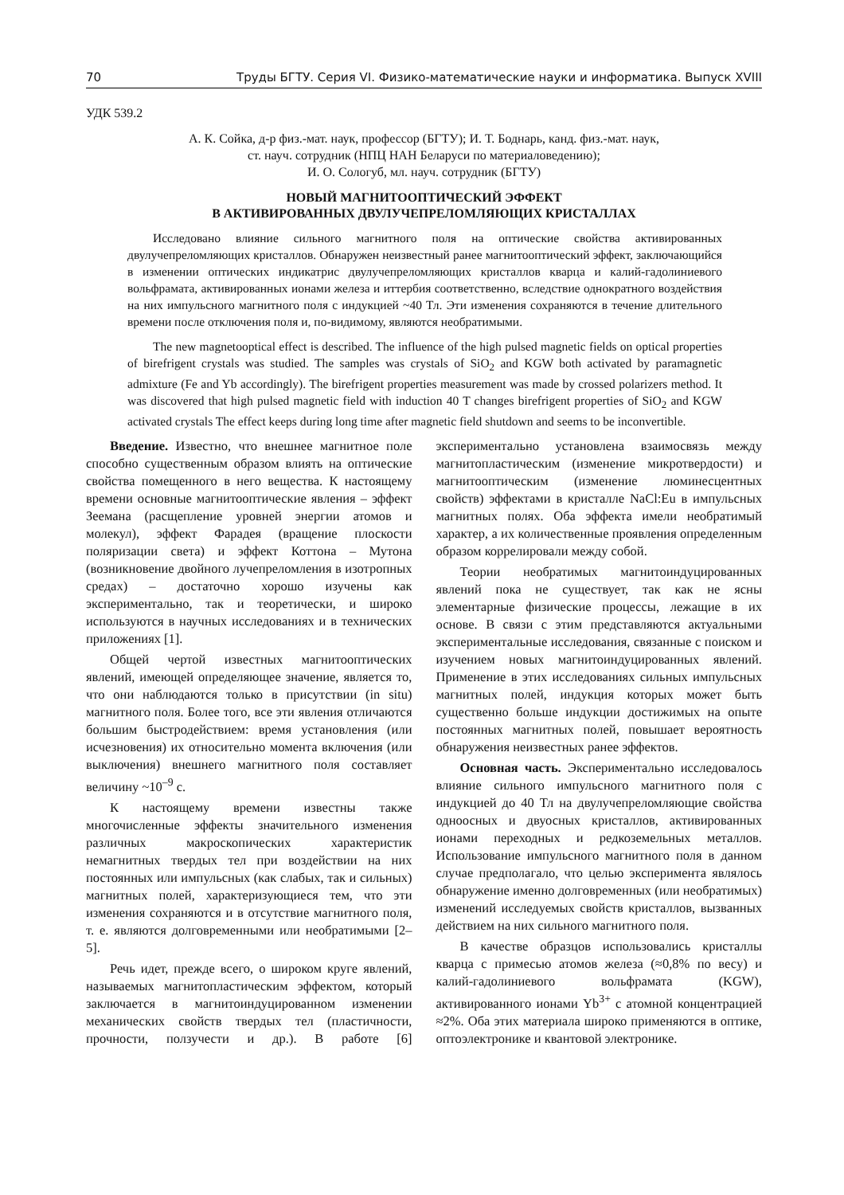70 Труды БГТУ. Серия VI. Физико-математические науки и информатика. Выпуск XVIII
УДК 539.2
А. К. Сойка, д-р физ.-мат. наук, профессор (БГТУ); И. Т. Боднарь, канд. физ.-мат. наук,
ст. науч. сотрудник (НПЦ НАН Беларуси по материаловедению);
И. О. Сологуб, мл. науч. сотрудник (БГТУ)
НОВЫЙ МАГНИТООПТИЧЕСКИЙ ЭФФЕКТ
В АКТИВИРОВАННЫХ ДВУЛУЧЕПРЕЛОМЛЯЮЩИХ КРИСТАЛЛАХ
Исследовано влияние сильного магнитного поля на оптические свойства активированных двулучепреломляющих кристаллов. Обнаружен неизвестный ранее магнитооптический эффект, заключающийся в изменении оптических индикатрис двулучепреломляющих кристаллов кварца и калий-гадолиниевого вольфрамата, активированных ионами железа и иттербия соответственно, вследствие однократного воздействия на них импульсного магнитного поля с индукцией ~40 Тл. Эти изменения сохраняются в течение длительного времени после отключения поля и, по-видимому, являются необратимыми.
The new magnetooptical effect is described. The influence of the high pulsed magnetic fields on optical properties of birefrigent crystals was studied. The samples was crystals of SiO<sub>2</sub> and KGW both activated by paramagnetic admixture (Fe and Yb accordingly). The birefrigent properties measurement was made by crossed polarizers method. It was discovered that high pulsed magnetic field with induction 40 T changes birefrigent properties of SiO<sub>2</sub> and KGW activated crystals The effect keeps during long time after magnetic field shutdown and seems to be inconvertible.
Введение. Известно, что внешнее магнитное поле способно существенным образом влиять на оптические свойства помещенного в него вещества. К настоящему времени основные магнитооптические явления – эффект Зеемана (расщепление уровней энергии атомов и молекул), эффект Фарадея (вращение плоскости поляризации света) и эффект Коттона – Мутона (возникновение двойного лучепреломления в изотропных средах) – достаточно хорошо изучены как экспериментально, так и теоретически, и широко используются в научных исследованиях и в технических приложениях [1].
Общей чертой известных магнитооптических явлений, имеющей определяющее значение, является то, что они наблюдаются только в присутствии (in situ) магнитного поля. Более того, все эти явления отличаются большим быстродействием: время установления (или исчезновения) их относительно момента включения (или выключения) внешнего магнитного поля составляет величину ~10<sup>–9</sup> с.
К настоящему времени известны также многочисленные эффекты значительного изменения различных макроскопических характеристик немагнитных твердых тел при воздействии на них постоянных или импульсных (как слабых, так и сильных) магнитных полей, характеризующиеся тем, что эти изменения сохраняются и в отсутствие магнитного поля, т. е. являются долговременными или необратимыми [2–5].
Речь идет, прежде всего, о широком круге явлений, называемых магнитопластическим эффектом, который заключается в магнитоиндуцированном изменении механических свойств твердых тел (пластичности, прочности, ползучести и др.). В работе [6] экспериментально установлена взаимосвязь между магнитопластическим (изменение микротвердости) и магнитооптическим (изменение люминесцентных свойств) эффектами в кристалле NaCl:Eu в импульсных магнитных полях. Оба эффекта имели необратимый характер, а их количественные проявления определенным образом коррелировали между собой.
Теории необратимых магнитоиндуцированных явлений пока не существует, так как не ясны элементарные физические процессы, лежащие в их основе. В связи с этим представляются актуальными экспериментальные исследования, связанные с поиском и изучением новых магнитоиндуцированных явлений. Применение в этих исследованиях сильных импульсных магнитных полей, индукция которых может быть существенно больше индукции достижимых на опыте постоянных магнитных полей, повышает вероятность обнаружения неизвестных ранее эффектов.
Основная часть. Экспериментально исследовалось влияние сильного импульсного магнитного поля с индукцией до 40 Тл на двулучепреломляющие свойства одноосных и двуосных кристаллов, активированных ионами переходных и редкоземельных металлов. Использование импульсного магнитного поля в данном случае предполагало, что целью эксперимента являлось обнаружение именно долговременных (или необратимых) изменений исследуемых свойств кристаллов, вызванных действием на них сильного магнитного поля.
В качестве образцов использовались кристаллы кварца с примесью атомов железа (≈0,8% по весу) и калий-гадолиниевого вольфрамата (KGW), активированного ионами Yb<sup>3+</sup> с атомной концентрацией ≈2%. Оба этих материала широко применяются в оптике, оптоэлектронике и квантовой электронике.